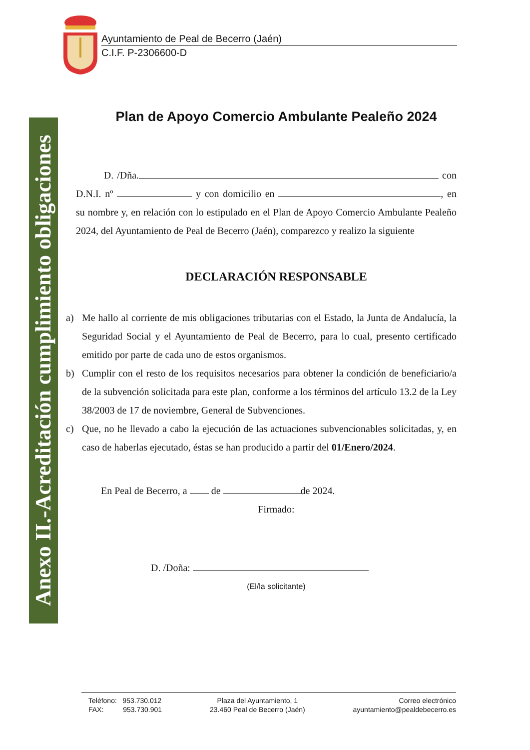Anexo II.-Acreditación cumplimiento obligaciones
Ayuntamiento de Peal de Becerro (Jaén)
C.I.F. P-2306600-D
Plan de Apoyo Comercio Ambulante Pealeño 2024
D. /Dña. con D.N.I. nº y con domicilio en , en su nombre y, en relación con lo estipulado en el Plan de Apoyo Comercio Ambulante Pealeño 2024, del Ayuntamiento de Peal de Becerro (Jaén), comparezco y realizo la siguiente
DECLARACIÓN RESPONSABLE
a) Me hallo al corriente de mis obligaciones tributarias con el Estado, la Junta de Andalucía, la Seguridad Social y el Ayuntamiento de Peal de Becerro, para lo cual, presento certificado emitido por parte de cada uno de estos organismos.
b) Cumplir con el resto de los requisitos necesarios para obtener la condición de beneficiario/a de la subvención solicitada para este plan, conforme a los términos del artículo 13.2 de la Ley 38/2003 de 17 de noviembre, General de Subvenciones.
c) Que, no he llevado a cabo la ejecución de las actuaciones subvencionables solicitadas, y, en caso de haberlas ejecutado, éstas se han producido a partir del 01/Enero/2024.
En Peal de Becerro, a de de 2024.
Firmado:
D. /Doña:
(El/la solicitante)
Teléfono: 953.730.012
FAX: 953.730.901
Plaza del Ayuntamiento, 1
23.460 Peal de Becerro (Jaén)
Correo electrónico
ayuntamiento@pealdebecerro.es